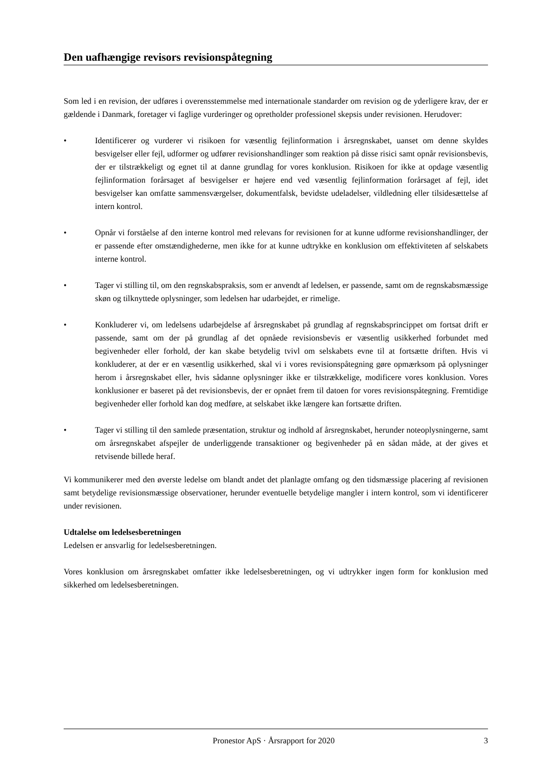Den uafhængige revisors revisionspåtegning
Som led i en revision, der udføres i overensstemmelse med internationale standarder om revision og de yderligere krav, der er gældende i Danmark, foretager vi faglige vurderinger og opretholder professionel skepsis under revisionen. Herudover:
• Identificerer og vurderer vi risikoen for væsentlig fejlinformation i årsregnskabet, uanset om denne skyldes besvigelser eller fejl, udformer og udfører revisionshandlinger som reaktion på disse risici samt opnår revisionsbevis, der er tilstrækkeligt og egnet til at danne grundlag for vores konklusion. Risikoen for ikke at opdage væsentlig fejlinformation forårsaget af besvigelser er højere end ved væsentlig fejlinformation forårsaget af fejl, idet besvigelser kan omfatte sammensværgelser, dokumentfalsk, bevidste udeladelser, vildledning eller tilsidesættelse af intern kontrol.
• Opnår vi forståelse af den interne kontrol med relevans for revisionen for at kunne udforme revisionshandlinger, der er passende efter omstændighederne, men ikke for at kunne udtrykke en konklusion om effektiviteten af selskabets interne kontrol.
• Tager vi stilling til, om den regnskabspraksis, som er anvendt af ledelsen, er passende, samt om de regnskabsmæssige skøn og tilknyttede oplysninger, som ledelsen har udarbejdet, er rimelige.
• Konkluderer vi, om ledelsens udarbejdelse af årsregnskabet på grundlag af regnskabsprincippet om fortsat drift er passende, samt om der på grundlag af det opnåede revisionsbevis er væsentlig usikkerhed forbundet med begivenheder eller forhold, der kan skabe betydelig tvivl om selskabets evne til at fortsætte driften. Hvis vi konkluderer, at der er en væsentlig usikkerhed, skal vi i vores revisionspåtegning gøre opmærksom på oplysninger herom i årsregnskabet eller, hvis sådanne oplysninger ikke er tilstrækkelige, modificere vores konklusion. Vores konklusioner er baseret på det revisionsbevis, der er opnået frem til datoen for vores revisionspåtegning. Fremtidige begivenheder eller forhold kan dog medføre, at selskabet ikke længere kan fortsætte driften.
• Tager vi stilling til den samlede præsentation, struktur og indhold af årsregnskabet, herunder noteoplysningerne, samt om årsregnskabet afspejler de underliggende transaktioner og begivenheder på en sådan måde, at der gives et retvisende billede heraf.
Vi kommunikerer med den øverste ledelse om blandt andet det planlagte omfang og den tidsmæssige placering af revisionen samt betydelige revisionsmæssige observationer, herunder eventuelle betydelige mangler i intern kontrol, som vi identificerer under revisionen.
Udtalelse om ledelsesberetningen
Ledelsen er ansvarlig for ledelsesberetningen.
Vores konklusion om årsregnskabet omfatter ikke ledelsesberetningen, og vi udtrykker ingen form for konklusion med sikkerhed om ledelsesberetningen.
Pronestor ApS · Årsrapport for 2020
3